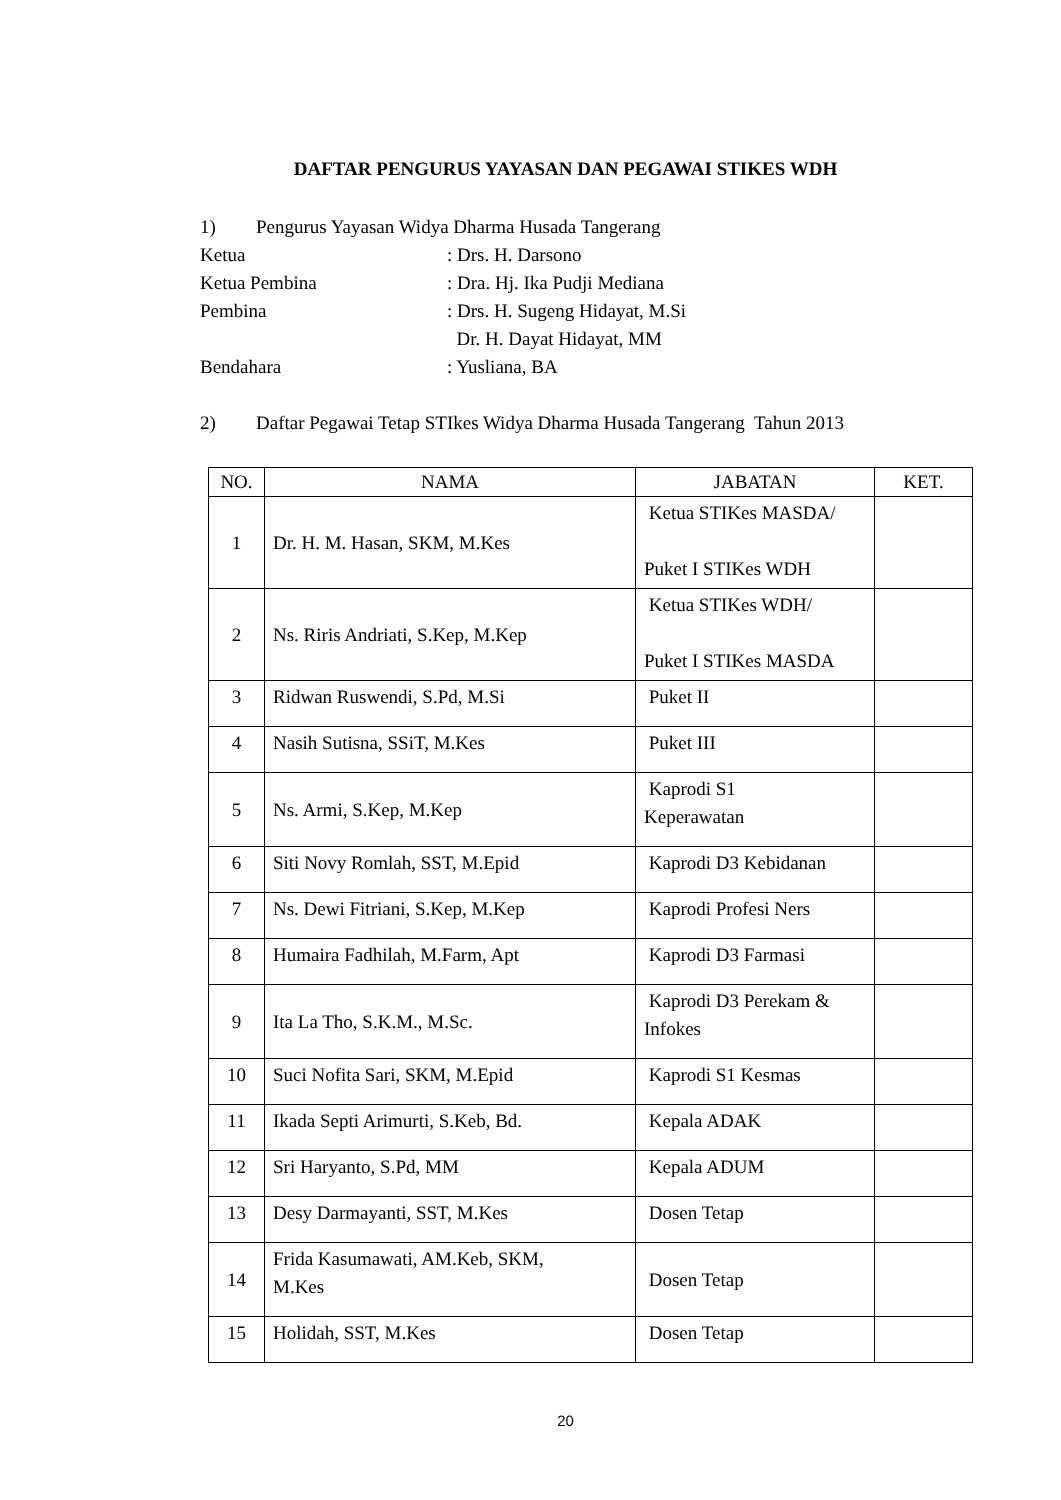DAFTAR PENGURUS YAYASAN DAN PEGAWAI STIKES WDH
1) Pengurus Yayasan Widya Dharma Husada Tangerang
Ketua: Drs. H. Darsono
Ketua Pembina: Dra. Hj. Ika Pudji Mediana
Pembina: Drs. H. Sugeng Hidayat, M.Si
Dr. H. Dayat Hidayat, MM
Bendahara: Yusliana, BA
2) Daftar Pegawai Tetap STIkes Widya Dharma Husada Tangerang Tahun 2013
| NO. | NAMA | JABATAN | KET. |
| --- | --- | --- | --- |
| 1 | Dr. H. M. Hasan, SKM, M.Kes | Ketua STIKes MASDA/ Puket I STIKes WDH | |
| 2 | Ns. Riris Andriati, S.Kep, M.Kep | Ketua STIKes WDH/ Puket I STIKes MASDA | |
| 3 | Ridwan Ruswendi, S.Pd, M.Si | Puket II | |
| 4 | Nasih Sutisna, SSiT, M.Kes | Puket III | |
| 5 | Ns. Armi, S.Kep, M.Kep | Kaprodi S1 Keperawatan | |
| 6 | Siti Novy Romlah, SST, M.Epid | Kaprodi D3 Kebidanan | |
| 7 | Ns. Dewi Fitriani, S.Kep, M.Kep | Kaprodi Profesi Ners | |
| 8 | Humaira Fadhilah, M.Farm, Apt | Kaprodi D3 Farmasi | |
| 9 | Ita La Tho, S.K.M., M.Sc. | Kaprodi D3 Perekam & Infokes | |
| 10 | Suci Nofita Sari, SKM, M.Epid | Kaprodi S1 Kesmas | |
| 11 | Ikada Septi Arimurti, S.Keb, Bd. | Kepala ADAK | |
| 12 | Sri Haryanto, S.Pd, MM | Kepala ADUM | |
| 13 | Desy Darmayanti, SST, M.Kes | Dosen Tetap | |
| 14 | Frida Kasumawati, AM.Keb, SKM, M.Kes | Dosen Tetap | |
| 15 | Holidah, SST, M.Kes | Dosen Tetap | |
20